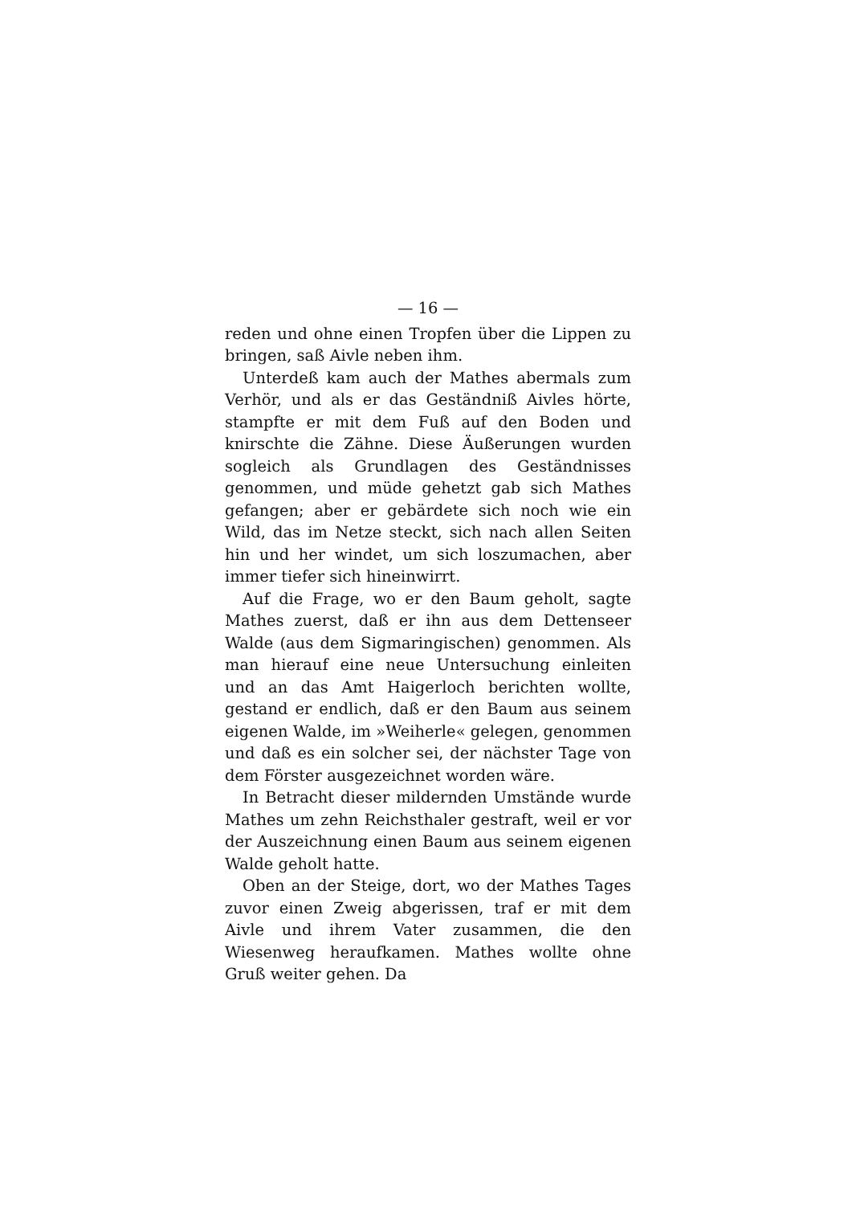— 16 —
reden und ohne einen Tropfen über die Lippen zu bringen, saß Aivle neben ihm.
Unterdeß kam auch der Mathes abermals zum Verhör, und als er das Geständniß Aivles hörte, stampfte er mit dem Fuß auf den Boden und knirschte die Zähne. Diese Äußerungen wurden sogleich als Grundlagen des Geständnisses genommen, und müde gehetzt gab sich Mathes gefangen; aber er gebärdete sich noch wie ein Wild, das im Netze steckt, sich nach allen Seiten hin und her windet, um sich loszumachen, aber immer tiefer sich hineinwirrt.
Auf die Frage, wo er den Baum geholt, sagte Mathes zuerst, daß er ihn aus dem Dettenseer Walde (aus dem Sigmaringischen) genommen. Als man hierauf eine neue Untersuchung einleiten und an das Amt Haigerloch berichten wollte, gestand er endlich, daß er den Baum aus seinem eigenen Walde, im »Weiherle« gelegen, genommen und daß es ein solcher sei, der nächster Tage von dem Förster ausgezeichnet worden wäre.
In Betracht dieser mildernden Umstände wurde Mathes um zehn Reichsthaler gestraft, weil er vor der Auszeichnung einen Baum aus seinem eigenen Walde geholt hatte.
Oben an der Steige, dort, wo der Mathes Tages zuvor einen Zweig abgerissen, traf er mit dem Aivle und ihrem Vater zusammen, die den Wiesenweg heraufkamen. Mathes wollte ohne Gruß weiter gehen. Da